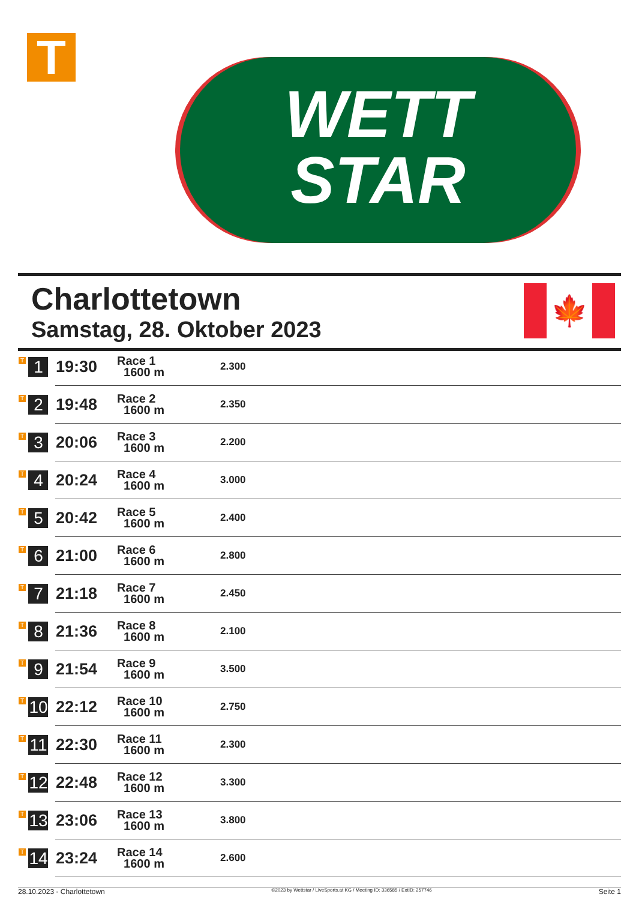T
WETT
STAR
Charlottetown
Samstag, 28. Oktober 2023
🍁
| T 1 | 19:30 | Race 1 1600 m | 2.300 |
| T 2 | 19:48 | Race 2 1600 m | 2.350 |
| T 3 | 20:06 | Race 3 1600 m | 2.200 |
| T 4 | 20:24 | Race 4 1600 m | 3.000 |
| T 5 | 20:42 | Race 5 1600 m | 2.400 |
| T 6 | 21:00 | Race 6 1600 m | 2.800 |
| T 7 | 21:18 | Race 7 1600 m | 2.450 |
| T 8 | 21:36 | Race 8 1600 m | 2.100 |
| T 9 | 21:54 | Race 9 1600 m | 3.500 |
| T 10 | 22:12 | Race 10 1600 m | 2.750 |
| T 11 | 22:30 | Race 11 1600 m | 2.300 |
| T 12 | 22:48 | Race 12 1600 m | 3.300 |
| T 13 | 23:06 | Race 13 1600 m | 3.800 |
| T 14 | 23:24 | Race 14 1600 m | 2.600 |
28.10.2023 - Charlottetown ©2023 by Wettstar / LiveSports.at KG / Meeting ID: 336585 / ExtID: 257746 Seite 1